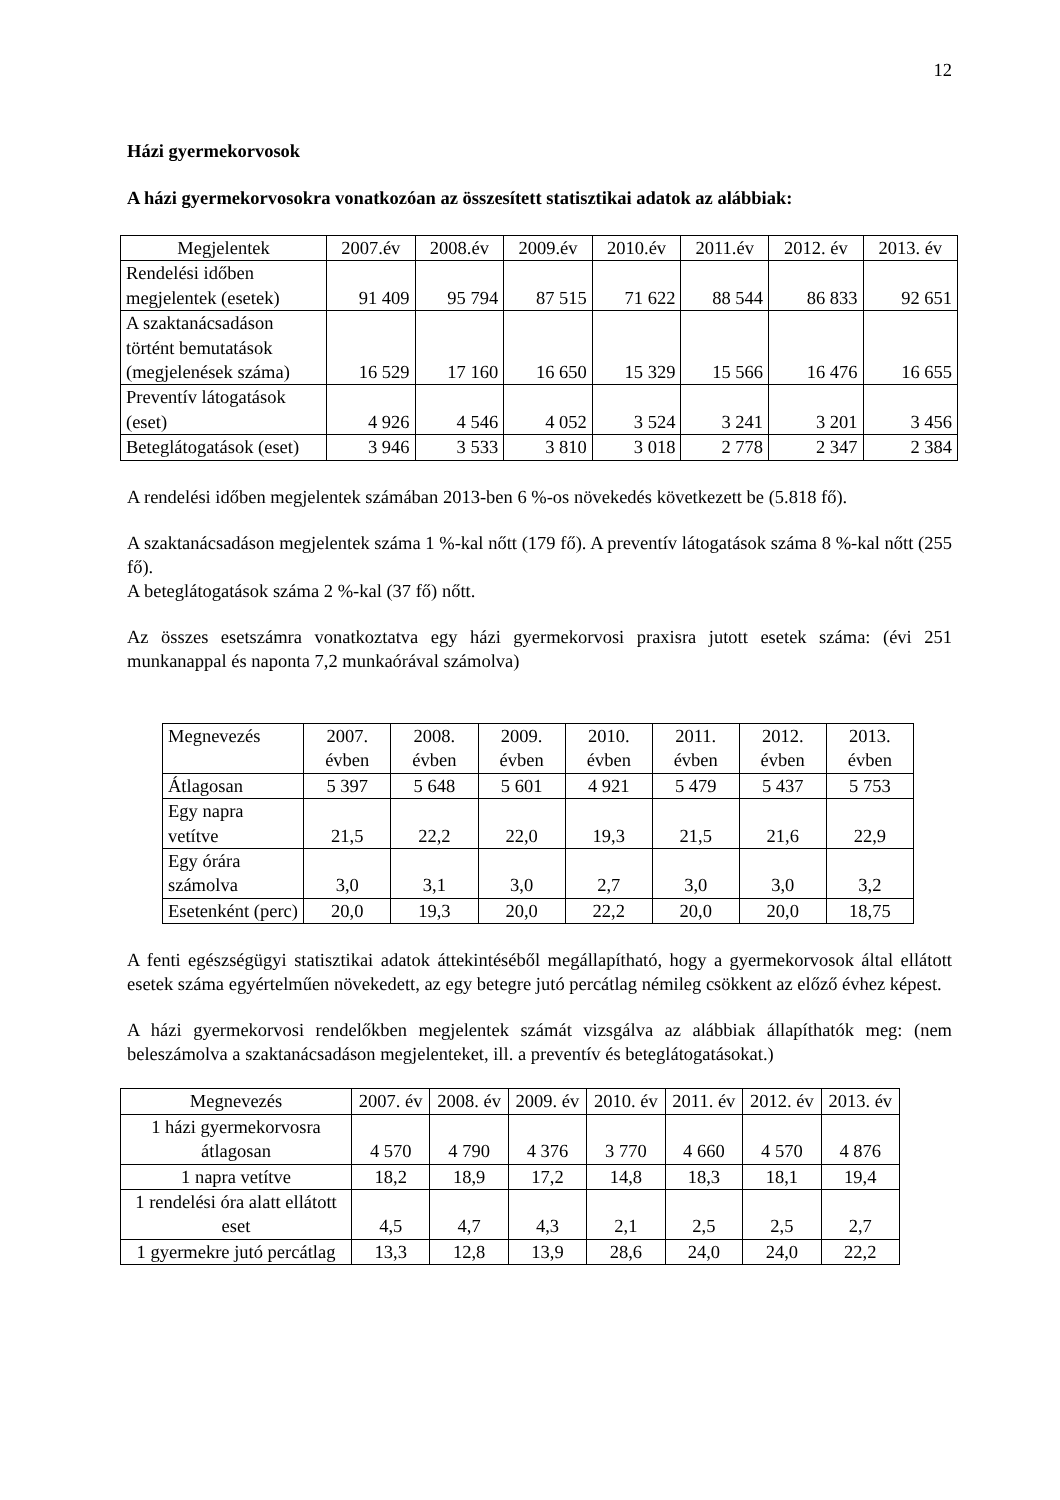12
Házi gyermekorvosok
A házi gyermekorvosokra vonatkozóan az összesített statisztikai adatok az alábbiak:
| Megjelentek | 2007.év | 2008.év | 2009.év | 2010.év | 2011.év | 2012. év | 2013. év |
| --- | --- | --- | --- | --- | --- | --- | --- |
| Rendelési időben megjelentek (esetek) | 91 409 | 95 794 | 87 515 | 71 622 | 88 544 | 86 833 | 92 651 |
| A szaktanácsadáson történt bemutatások (megjelenések száma) | 16 529 | 17 160 | 16 650 | 15 329 | 15 566 | 16 476 | 16 655 |
| Preventív látogatások (eset) | 4 926 | 4 546 | 4 052 | 3 524 | 3 241 | 3 201 | 3 456 |
| Beteglátogatások (eset) | 3 946 | 3 533 | 3 810 | 3 018 | 2 778 | 2 347 | 2 384 |
A rendelési időben megjelentek számában 2013-ben 6 %-os növekedés következett be (5.818 fő).
A szaktanácsadáson megjelentek száma 1 %-kal nőtt (179 fő). A preventív látogatások száma 8 %-kal nőtt (255 fő).
A beteglátogatások száma 2 %-kal (37 fő) nőtt.
Az összes esetszámra vonatkoztatva egy házi gyermekorvosi praxisra jutott esetek száma: (évi 251 munkanappal és naponta 7,2 munkaórával számolva)
| Megnevezés | 2007. évben | 2008. évben | 2009. évben | 2010. évben | 2011. évben | 2012. évben | 2013. évben |
| --- | --- | --- | --- | --- | --- | --- | --- |
| Átlagosan | 5 397 | 5 648 | 5 601 | 4 921 | 5 479 | 5 437 | 5 753 |
| Egy napra vetítve | 21,5 | 22,2 | 22,0 | 19,3 | 21,5 | 21,6 | 22,9 |
| Egy órára számolva | 3,0 | 3,1 | 3,0 | 2,7 | 3,0 | 3,0 | 3,2 |
| Esetenként (perc) | 20,0 | 19,3 | 20,0 | 22,2 | 20,0 | 20,0 | 18,75 |
A fenti egészségügyi statisztikai adatok áttekintéséből megállapítható, hogy a gyermekorvosok által ellátott esetek száma egyértelműen növekedett, az egy betegre jutó percátlag némileg csökkent az előző évhez képest.
A házi gyermekorvosi rendelőkben megjelentek számát vizsgálva az alábbiak állapíthatók meg: (nem beleszámolva a szaktanácsadáson megjelenteket, ill. a preventív és beteglátogatásokat.)
| Megnevezés | 2007. év | 2008. év | 2009. év | 2010. év | 2011. év | 2012. év | 2013. év |
| --- | --- | --- | --- | --- | --- | --- | --- |
| 1 házi gyermekorvosra átlagosan | 4 570 | 4 790 | 4 376 | 3 770 | 4 660 | 4 570 | 4 876 |
| 1 napra vetítve | 18,2 | 18,9 | 17,2 | 14,8 | 18,3 | 18,1 | 19,4 |
| 1 rendelési óra alatt ellátott eset | 4,5 | 4,7 | 4,3 | 2,1 | 2,5 | 2,5 | 2,7 |
| 1 gyermekre jutó percátlag | 13,3 | 12,8 | 13,9 | 28,6 | 24,0 | 24,0 | 22,2 |